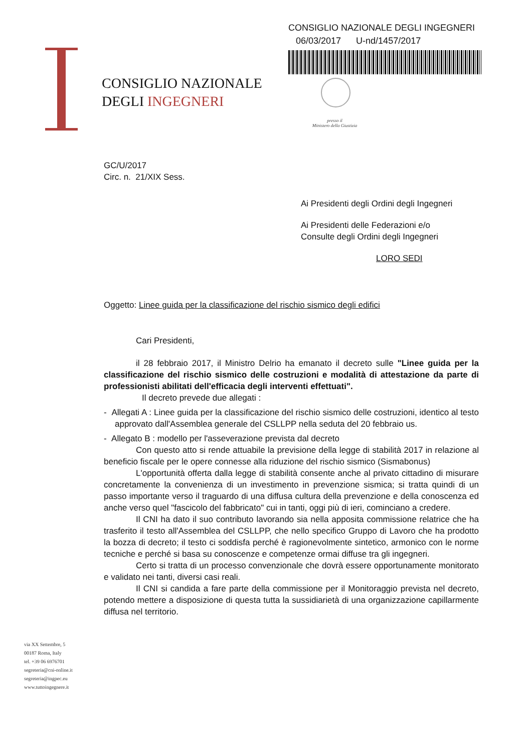CONSIGLIO NAZIONALE
DEGLI INGEGNERI
CONSIGLIO NAZIONALE DEGLI INGEGNERI
06/03/2017 U-nd/1457/2017
presso il
Ministero della Giustizia
GC/U/2017
Circ. n. 21/XIX Sess.
Ai Presidenti degli Ordini degli Ingegneri
Ai Presidenti delle Federazioni e/o
Consulte degli Ordini degli Ingegneri
LORO SEDI
Oggetto: Linee guida per la classificazione del rischio sismico degli edifici
Cari Presidenti,
il 28 febbraio 2017, il Ministro Delrio ha emanato il decreto sulle "Linee guida per la classificazione del rischio sismico delle costruzioni e modalità di attestazione da parte di professionisti abilitati dell'efficacia degli interventi effettuati".
Il decreto prevede due allegati :
- Allegati A : Linee guida per la classificazione del rischio sismico delle costruzioni, identico al testo approvato dall'Assemblea generale del CSLLPP nella seduta del 20 febbraio us.
- Allegato B : modello per l'asseverazione prevista dal decreto
Con questo atto si rende attuabile la previsione della legge di stabilità 2017 in relazione al beneficio fiscale per le opere connesse alla riduzione del rischio sismico (Sismabonus)
L'opportunità offerta dalla legge di stabilità consente anche al privato cittadino di misurare concretamente la convenienza di un investimento in prevenzione sismica; si tratta quindi di un passo importante verso il traguardo di una diffusa cultura della prevenzione e della conoscenza ed anche verso quel "fascicolo del fabbricato" cui in tanti, oggi più di ieri, cominciano a credere.
Il CNI ha dato il suo contributo lavorando sia nella apposita commissione relatrice che ha trasferito il testo all'Assemblea del CSLLPP, che nello specifico Gruppo di Lavoro che ha prodotto la bozza di decreto; il testo ci soddisfa perché è ragionevolmente sintetico, armonico con le norme tecniche e perché si basa su conoscenze e competenze ormai diffuse tra gli ingegneri.
Certo si tratta di un processo convenzionale che dovrà essere opportunamente monitorato e validato nei tanti, diversi casi reali.
Il CNI si candida a fare parte della commissione per il Monitoraggio prevista nel decreto, potendo mettere a disposizione di questa tutta la sussidiarietà di una organizzazione capillarmente diffusa nel territorio.
via XX Settembre, 5
00187 Roma, Italy
tel. +39 06 6976701
segreteria@cni-online.it
segreteria@ingpec.eu
www.tuttoingegnere.it